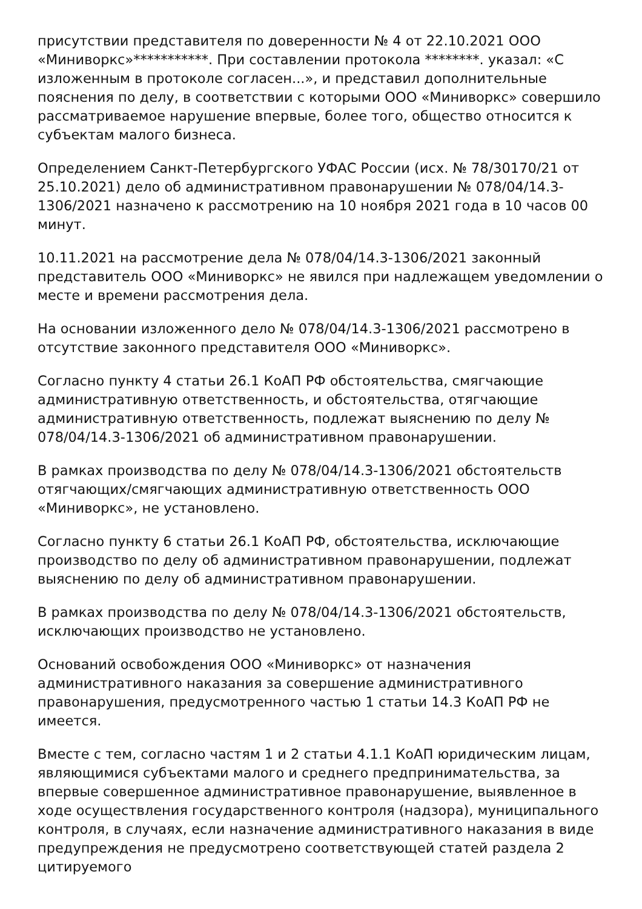присутствии представителя по доверенности № 4 от 22.10.2021 ООО «Миниворкс»***********. При составлении протокола ********. указал: «С изложенным в протоколе согласен...», и представил дополнительные пояснения по делу, в соответствии с которыми ООО «Миниворкс» совершило рассматриваемое нарушение впервые, более того, общество относится к субъектам малого бизнеса.
Определением Санкт-Петербургского УФАС России (исх. № 78/30170/21 от 25.10.2021) дело об административном правонарушении № 078/04/14.3-1306/2021 назначено к рассмотрению на 10 ноября 2021 года в 10 часов 00 минут.
10.11.2021 на рассмотрение дела № 078/04/14.3-1306/2021 законный представитель ООО «Миниворкс» не явился при надлежащем уведомлении о месте и времени рассмотрения дела.
На основании изложенного дело № 078/04/14.3-1306/2021 рассмотрено в отсутствие законного представителя ООО «Миниворкс».
Согласно пункту 4 статьи 26.1 КоАП РФ обстоятельства, смягчающие административную ответственность, и обстоятельства, отягчающие административную ответственность, подлежат выяснению по делу № 078/04/14.3-1306/2021 об административном правонарушении.
В рамках производства по делу № 078/04/14.3-1306/2021 обстоятельств отягчающих/смягчающих административную ответственность ООО «Миниворкс», не установлено.
Согласно пункту 6 статьи 26.1 КоАП РФ, обстоятельства, исключающие производство по делу об административном правонарушении, подлежат выяснению по делу об административном правонарушении.
В рамках производства по делу № 078/04/14.3-1306/2021 обстоятельств, исключающих производство не установлено.
Оснований освобождения ООО «Миниворкс» от назначения административного наказания за совершение административного правонарушения, предусмотренного частью 1 статьи 14.3 КоАП РФ не имеется.
Вместе с тем, согласно частям 1 и 2 статьи 4.1.1 КоАП юридическим лицам, являющимися субъектами малого и среднего предпринимательства, за впервые совершенное административное правонарушение, выявленное в ходе осуществления государственного контроля (надзора), муниципального контроля, в случаях, если назначение административного наказания в виде предупреждения не предусмотрено соответствующей статей раздела 2 цитируемого